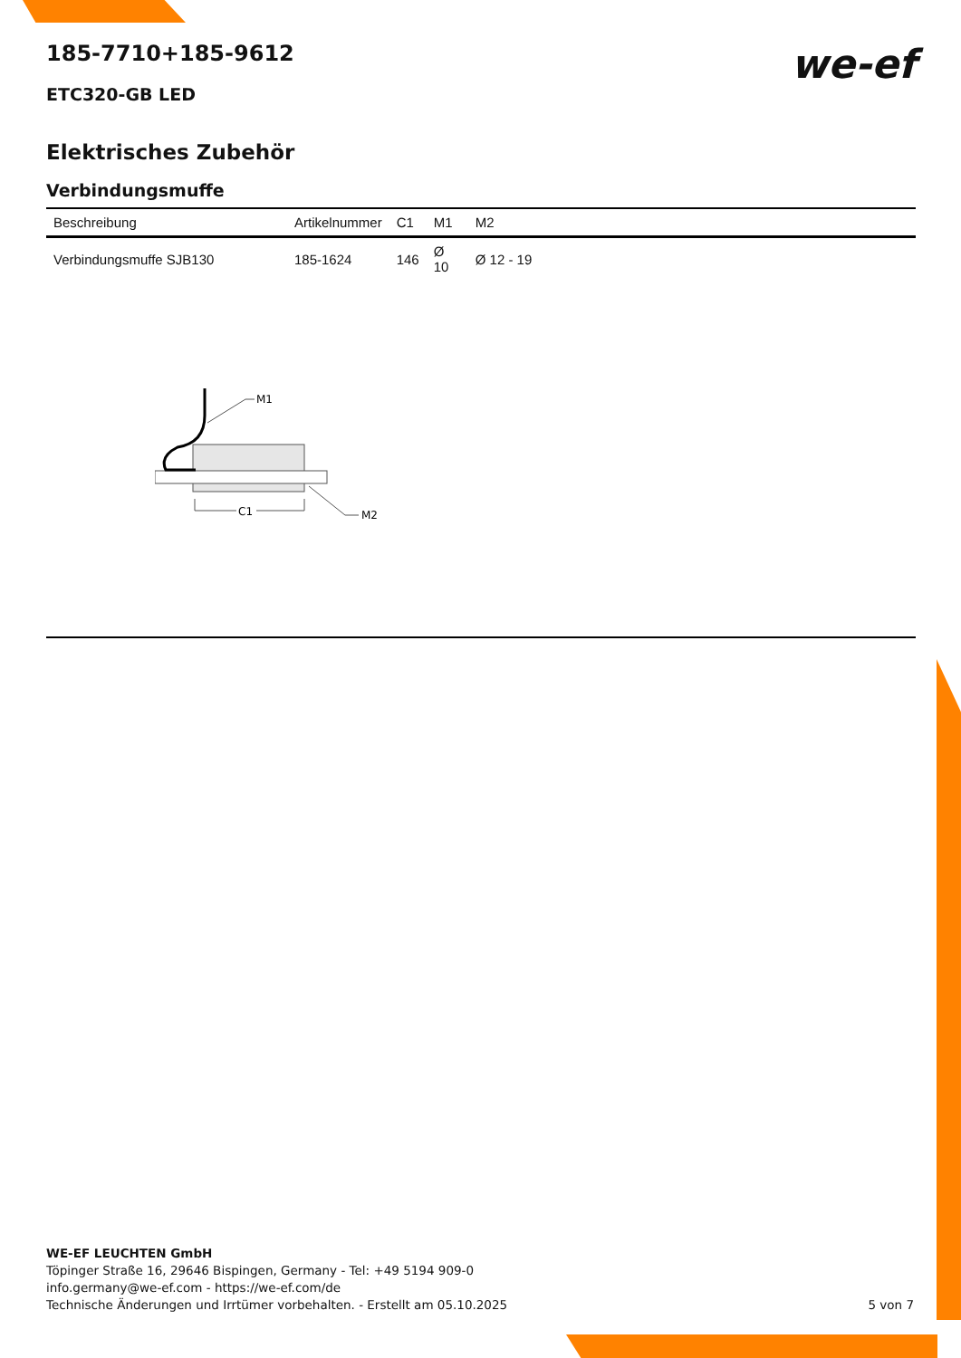we-ef
185-7710+185-9612
ETC320-GB LED
Elektrisches Zubehör
Verbindungsmuffe
| Beschreibung | Artikelnummer | C1 | M1 | M2 |
| --- | --- | --- | --- | --- |
| Verbindungsmuffe SJB130 | 185-1624 | 146 | Ø 10 | Ø 12 - 19 |
M1
M2
C1
WE-EF LEUCHTEN GmbH
Töpinger Straße 16, 29646 Bispingen, Germany - Tel: +49 5194 909-0
info.germany@we-ef.com - https://we-ef.com/de
Technische Änderungen und Irrtümer vorbehalten. - Erstellt am 05.10.2025
5 von 7